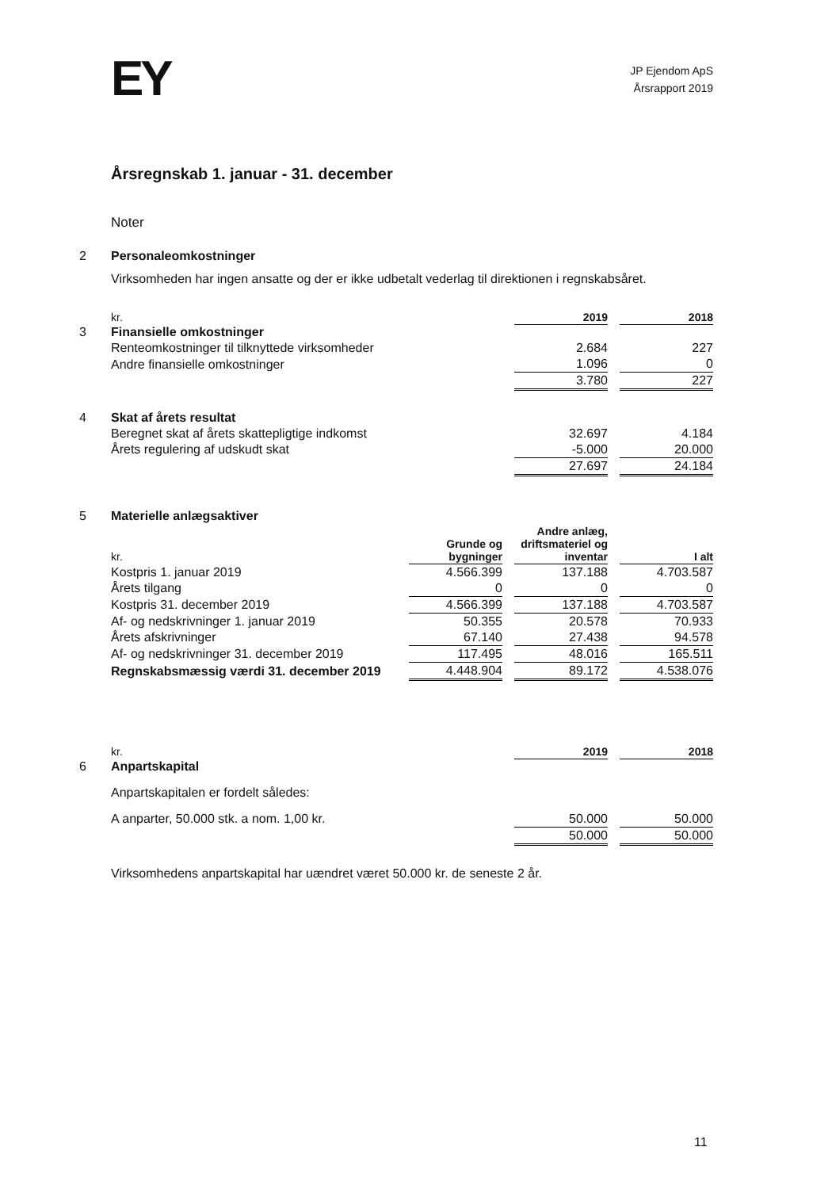EY
JP Ejendom ApS
Årsrapport 2019
Årsregnskab 1. januar - 31. december
Noter
| 2 | Personaleomkostninger | | | |
| | Virksomheden har ingen ansatte og der er ikke udbetalt vederlag til direktionen i regnskabsåret. | | | |
| | kr. | 2019 | | 2018 |
| 3 | Finansielle omkostninger | | | |
| | Renteomkostninger til tilknyttede virksomheder | 2.684 | | 227 |
| | Andre finansielle omkostninger | 1.096 | | 0 |
| | | 3.780 | | 227 |
| 4 | Skat af årets resultat | | | |
| | Beregnet skat af årets skattepligtige indkomst | 32.697 | | 4.184 |
| | Årets regulering af udskudt skat | -5.000 | | 20.000 |
| | | 27.697 | | 24.184 |
| 5 | Materielle anlægsaktiver | | | | | |
| | kr. | Grunde og bygninger | | Andre anlæg, driftsmateriel og inventar | | I alt |
| | Kostpris 1. januar 2019 | 4.566.399 | | 137.188 | | 4.703.587 |
| | Årets tilgang | 0 | | 0 | | 0 |
| | Kostpris 31. december 2019 | 4.566.399 | | 137.188 | | 4.703.587 |
| | Af- og nedskrivninger 1. januar 2019 | 50.355 | | 20.578 | | 70.933 |
| | Årets afskrivninger | 67.140 | | 27.438 | | 94.578 |
| | Af- og nedskrivninger 31. december 2019 | 117.495 | | 48.016 | | 165.511 |
| | Regnskabsmæssig værdi 31. december 2019 | 4.448.904 | | 89.172 | | 4.538.076 |
| | kr. | 2019 | | 2018 |
| 6 | Anpartskapital | | | |
| | Anpartskapitalen er fordelt således: | | | |
| | A anparter, 50.000 stk. a nom. 1,00 kr. | 50.000 | | 50.000 |
| | | 50.000 | | 50.000 |
| | Virksomhedens anpartskapital har uændret været 50.000 kr. de seneste 2 år. | | | |
11